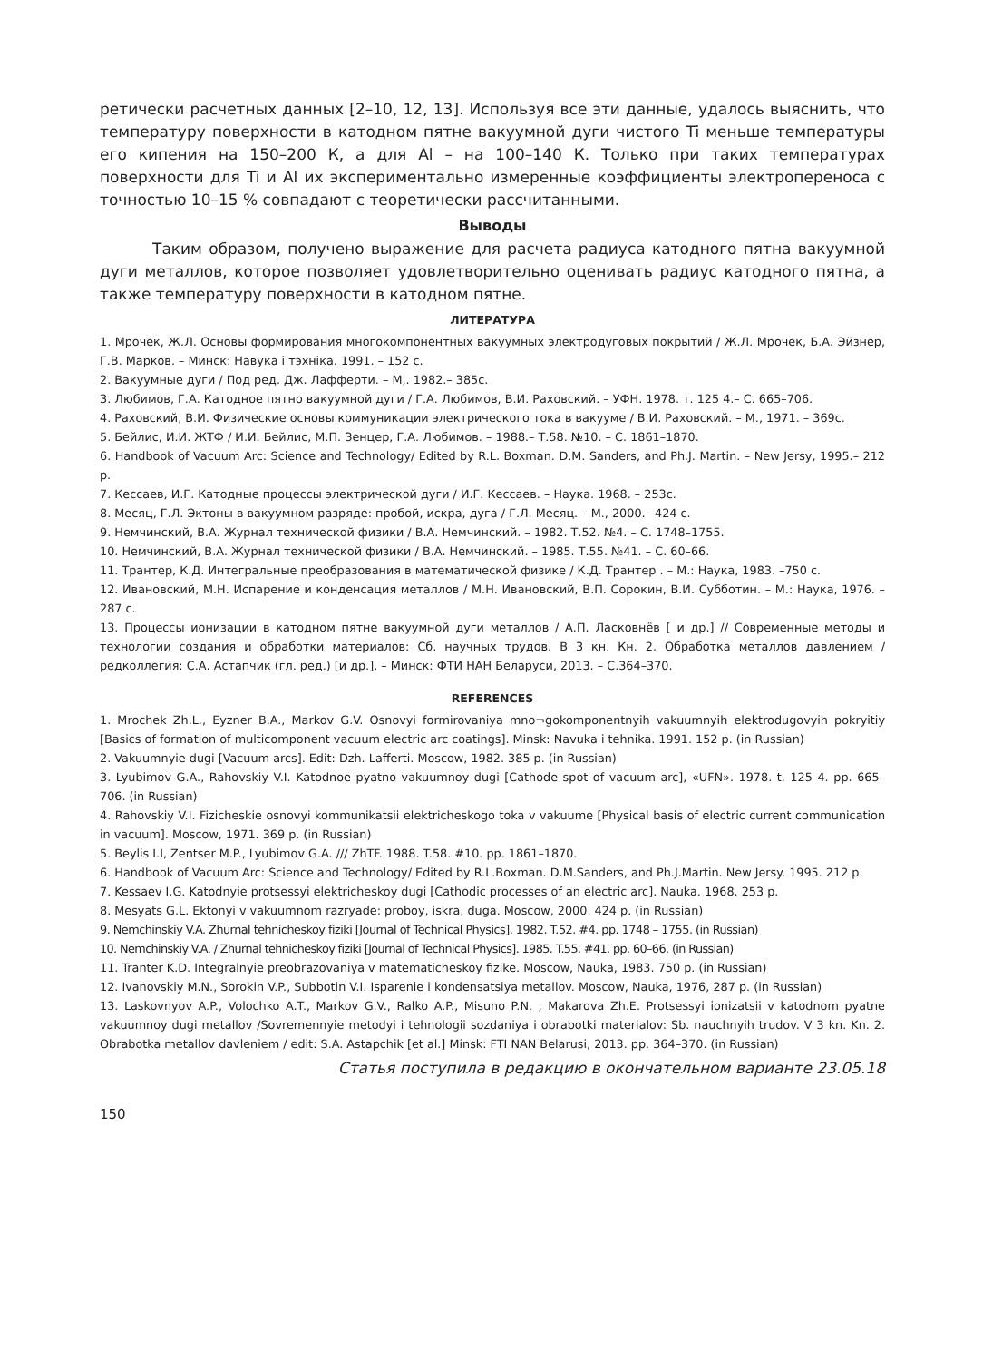ретически расчетных данных [2–10, 12, 13]. Используя все эти данные, удалось выяснить, что температуру поверхности в катодном пятне вакуумной дуги чистого Ti меньше температуры его кипения на 150–200 К, а для Al – на 100–140 К. Только при таких температурах поверхности для Ti и Al их экспериментально измеренные коэффициенты электропереноса с точностью 10–15 % совпадают с теоретически рассчитанными.
Выводы
Таким образом, получено выражение для расчета радиуса катодного пятна вакуумной дуги металлов, которое позволяет удовлетворительно оценивать радиус катодного пятна, а также температуру поверхности в катодном пятне.
ЛИТЕРАТУРА
1. Мрочек, Ж.Л. Основы формирования многокомпонентных вакуумных электродуговых покрытий / Ж.Л. Мрочек, Б.А. Эйзнер, Г.В. Марков. – Минск: Навука і тэхніка. 1991. – 152 с.
2. Вакуумные дуги / Под ред. Дж. Лафферти. – М,. 1982.– 385с.
3. Любимов, Г.А. Катодное пятно вакуумной дуги / Г.А. Любимов, В.И. Раховский. – УФН. 1978. т. 125 4.– С. 665–706.
4. Раховский, В.И. Физические основы коммуникации электрического тока в вакууме / В.И. Раховский. – М., 1971. – 369с.
5. Бейлис, И.И. ЖТФ / И.И. Бейлис, М.П. Зенцер, Г.А. Любимов. – 1988.– Т.58. №10. – С. 1861–1870.
6. Handbook of Vacuum Arc: Science and Technology/ Edited by R.L. Boxman. D.M. Sanders, and Ph.J. Martin. – New Jersy, 1995.– 212 p.
7. Кессаев, И.Г. Катодные процессы электрической дуги / И.Г. Кессаев. – Наука. 1968. – 253с.
8. Месяц, Г.Л. Эктоны в вакуумном разряде: пробой, искра, дуга / Г.Л. Месяц. – М., 2000. –424 с.
9. Немчинский, В.А. Журнал технической физики / В.А. Немчинский. – 1982. Т.52. №4. – С. 1748–1755.
10. Немчинский, В.А. Журнал технической физики / В.А. Немчинский. – 1985. Т.55. №41. – С. 60–66.
11. Трантер, К.Д. Интегральные преобразования в математической физике / К.Д. Трантер . – М.: Наука, 1983. –750 с.
12. Ивановский, М.Н. Испарение и конденсация металлов / М.Н. Ивановский, В.П. Сорокин, В.И. Субботин. – М.: Наука, 1976. – 287 с.
13. Процессы ионизации в катодном пятне вакуумной дуги металлов / А.П. Ласковнёв [ и др.] // Современные методы и технологии создания и обработки материалов: Сб. научных трудов. В 3 кн. Кн. 2. Обработка металлов давлением / редколлегия: С.А. Астапчик (гл. ред.) [и др.]. – Минск: ФТИ НАН Беларуси, 2013. – С.364–370.
REFERENCES
1. Mrochek Zh.L., Eyzner B.A., Markov G.V. Osnovyi formirovaniya mno¬gokomponentnyih vakuumnyih elektrodugovyih pokryitiy [Basics of formation of multicomponent vacuum electric arc coatings]. Minsk: Navuka i tehnika. 1991. 152 p. (in Russian)
2. Vakuumnyie dugi [Vacuum arcs]. Edit: Dzh. Lafferti. Moscow, 1982. 385 p. (in Russian)
3. Lyubimov G.A., Rahovskiy V.I. Katodnoe pyatno vakuumnoy dugi [Cathode spot of vacuum arc], «UFN». 1978. t. 125 4. pp. 665– 706. (in Russian)
4. Rahovskiy V.I. Fizicheskie osnovyi kommunikatsii elektricheskogo toka v vakuume [Physical basis of electric current communication in vacuum]. Moscow, 1971. 369 p. (in Russian)
5. Beylis I.I, Zentser M.P., Lyubimov G.A. /// ZhTF. 1988. T.58. #10. pp. 1861–1870.
6. Handbook of Vacuum Arc: Science and Technology/ Edited by R.L.Boxman. D.M.Sanders, and Ph.J.Martin. New Jersy. 1995. 212 p.
7. Kessaev I.G. Katodnyie protsessyi elektricheskoy dugi [Cathodic processes of an electric arc]. Nauka. 1968. 253 p.
8. Mesyats G.L. Ektonyi v vakuumnom razryade: proboy, iskra, duga. Moscow, 2000. 424 p. (in Russian)
9. Nemchinskiy V.A. Zhurnal tehnicheskoy fiziki [Journal of Technical Physics]. 1982. T.52. #4. pp. 1748 – 1755. (in Russian)
10. Nemchinskiy V.A. / Zhurnal tehnicheskoy fiziki [Journal of Technical Physics]. 1985. T.55. #41. pp. 60–66. (in Russian)
11. Tranter K.D. Integralnyie preobrazovaniya v matematicheskoy fizike. Moscow, Nauka, 1983. 750 p. (in Russian)
12. Ivanovskiy M.N., Sorokin V.P., Subbotin V.I. Isparenie i kondensatsiya metallov. Moscow, Nauka, 1976, 287 p. (in Russian)
13. Laskovnyov A.P., Volochko A.T., Markov G.V., Ralko A.P., Misuno P.N. , Makarova Zh.E. Protsessyi ionizatsii v katodnom pyatne vakuumnoy dugi metallov /Sovremennyie metodyi i tehnologii sozdaniya i obrabotki materialov: Sb. nauchnyih trudov. V 3 kn. Kn. 2. Obrabotka metallov davleniem / edit: S.A. Astapchik [et al.] Minsk: FTI NAN Belarusi, 2013. pp. 364–370. (in Russian)
Статья поступила в редакцию в окончательном варианте 23.05.18
150